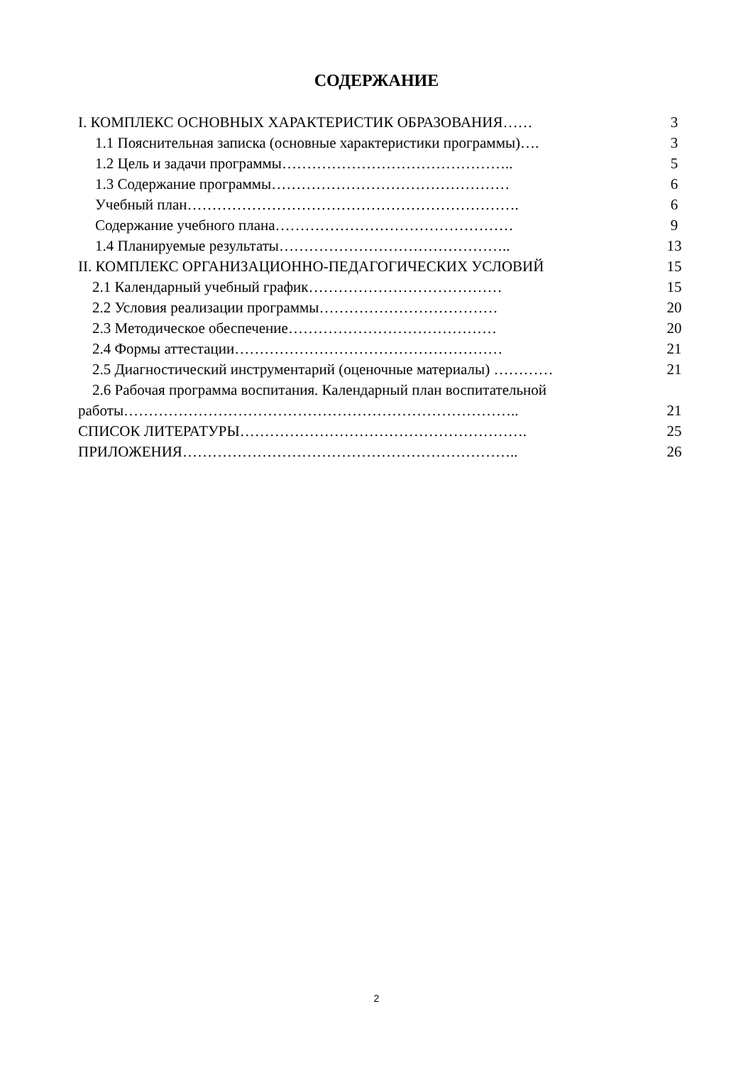СОДЕРЖАНИЕ
| I. КОМПЛЕКС ОСНОВНЫХ ХАРАКТЕРИСТИК ОБРАЗОВАНИЯ…… | 3 |
| 1.1 Пояснительная записка (основные характеристики программы)…. | 3 |
| 1.2 Цель и задачи программы……………………………………….. | 5 |
| 1.3 Содержание программы………………………………………… | 6 |
| Учебный план…………………………………………………………. | 6 |
| Содержание учебного плана………………………………………… | 9 |
| 1.4 Планируемые результаты……………………………………….. | 13 |
| II. КОМПЛЕКС ОРГАНИЗАЦИОННО-ПЕДАГОГИЧЕСКИХ УСЛОВИЙ | 15 |
| 2.1 Календарный учебный график………………………………… | 15 |
| 2.2 Условия реализации программы……………………………… | 20 |
| 2.3 Методическое обеспечение…………………………………… | 20 |
| 2.4 Формы аттестации……………………………………………… | 21 |
| 2.5 Диагностический инструментарий (оценочные материалы) ………… | 21 |
| 2.6 Рабочая программа воспитания. Календарный план воспитательной | |
| работы…………………………………………………………………….. | 21 |
| СПИСОК ЛИТЕРАТУРЫ…………………………………………………. | 25 |
| ПРИЛОЖЕНИЯ………………………………………………………….. | 26 |
2